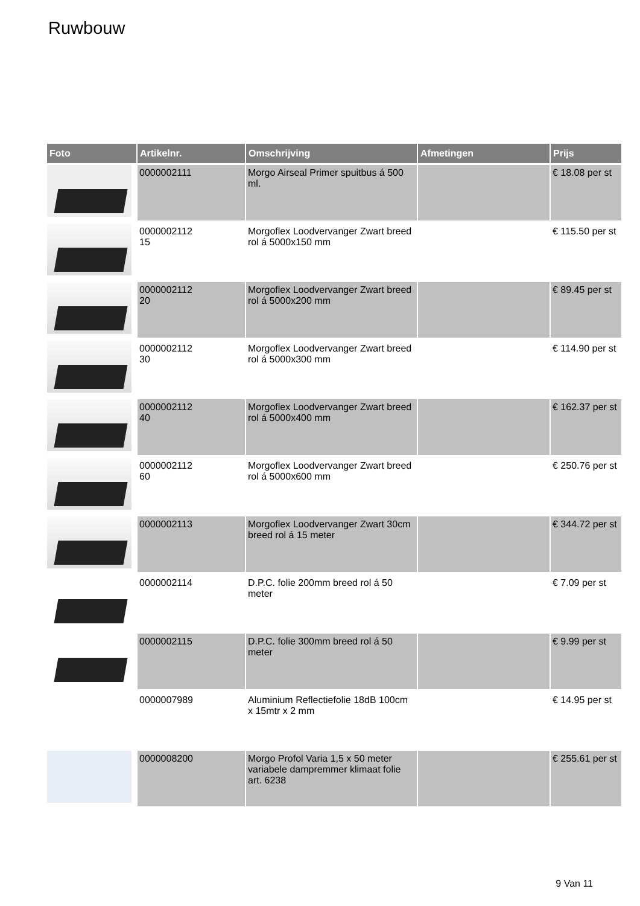Ruwbouw
| Foto | Artikelnr. | Omschrijving | Afmetingen | Prijs |
| --- | --- | --- | --- | --- |
| | 0000002111 | Morgo Airseal Primer spuitbus á 500 ml. | | € 18.08 per st |
| | 0000002112 15 | Morgoflex Loodvervanger Zwart breed rol á 5000x150 mm | | € 115.50 per st |
| | 0000002112 20 | Morgoflex Loodvervanger Zwart breed rol á 5000x200 mm | | € 89.45 per st |
| | 0000002112 30 | Morgoflex Loodvervanger Zwart breed rol á 5000x300 mm | | € 114.90 per st |
| | 0000002112 40 | Morgoflex Loodvervanger Zwart breed rol á 5000x400 mm | | € 162.37 per st |
| | 0000002112 60 | Morgoflex Loodvervanger Zwart breed rol á 5000x600 mm | | € 250.76 per st |
| | 0000002113 | Morgoflex Loodvervanger Zwart 30cm breed rol á 15 meter | | € 344.72 per st |
| | 0000002114 | D.P.C. folie 200mm breed rol á 50 meter | | € 7.09 per st |
| | 0000002115 | D.P.C. folie 300mm breed rol á 50 meter | | € 9.99 per st |
| | 0000007989 | Aluminium Reflectiefolie 18dB 100cm x 15mtr x 2 mm | | € 14.95 per st |
| | 0000008200 | Morgo Profol Varia 1,5 x 50 meter variabele dampremmer klimaat folie art. 6238 | | € 255.61 per st |
9 Van 11